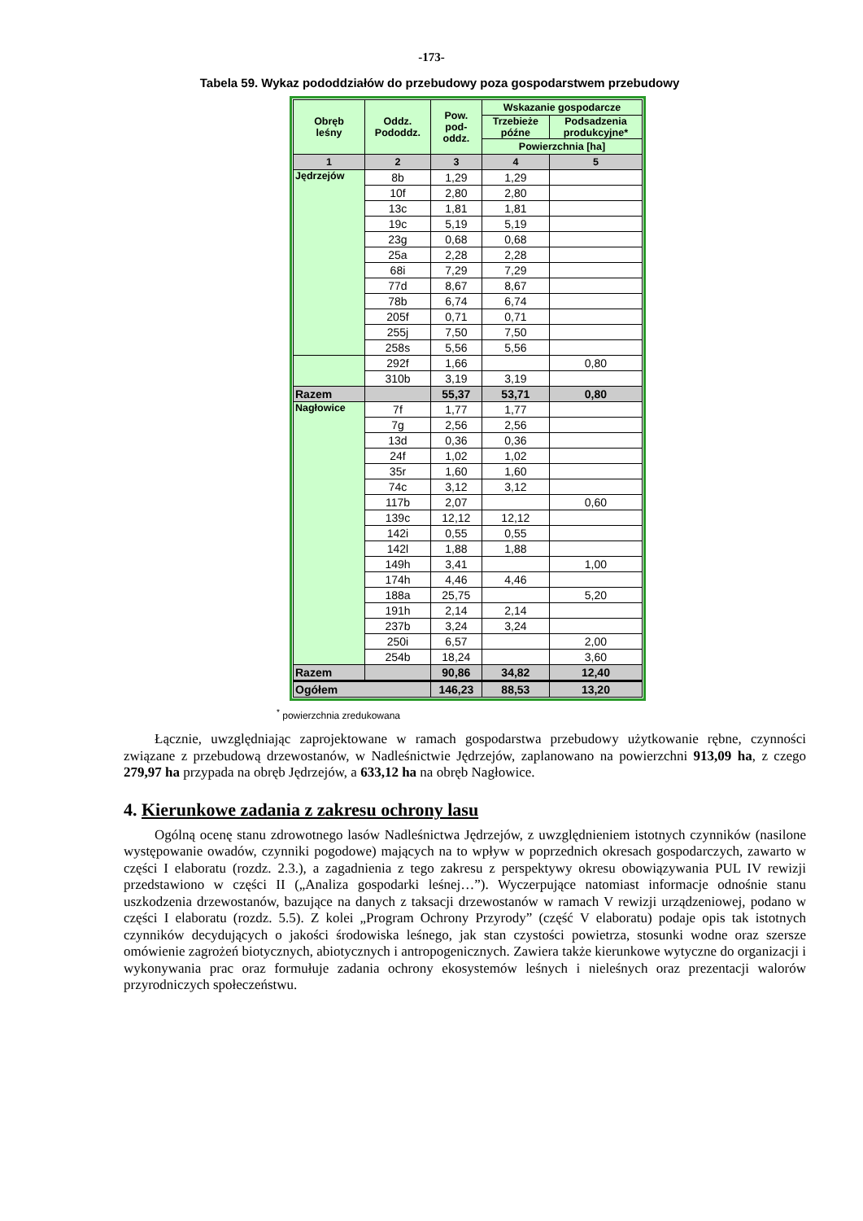-173-
Tabela 59. Wykaz pododdziałów do przebudowy poza gospodarstwem przebudowy
| Obręb leśny | Oddz. Pododdz. | Pow. pod- oddz. | Wskazanie gospodarcze | |
| --- | --- | --- | --- | --- |
| | | | Trzebieże późne | Podsadzenia produkcyjne* |
| | | | Powierzchnia [ha] | |
| 1 | 2 | 3 | 4 | 5 |
| Jędrzejów | 8b | 1,29 | 1,29 | |
| | 10f | 2,80 | 2,80 | |
| | 13c | 1,81 | 1,81 | |
| | 19c | 5,19 | 5,19 | |
| | 23g | 0,68 | 0,68 | |
| | 25a | 2,28 | 2,28 | |
| | 68i | 7,29 | 7,29 | |
| | 77d | 8,67 | 8,67 | |
| | 78b | 6,74 | 6,74 | |
| | 205f | 0,71 | 0,71 | |
| | 255j | 7,50 | 7,50 | |
| | 258s | 5,56 | 5,56 | |
| | 292f | 1,66 | | 0,80 |
| | 310b | 3,19 | 3,19 | |
| Razem | | 55,37 | 53,71 | 0,80 |
| Nagłowice | 7f | 1,77 | 1,77 | |
| | 7g | 2,56 | 2,56 | |
| | 13d | 0,36 | 0,36 | |
| | 24f | 1,02 | 1,02 | |
| | 35r | 1,60 | 1,60 | |
| | 74c | 3,12 | 3,12 | |
| | 117b | 2,07 | | 0,60 |
| | 139c | 12,12 | 12,12 | |
| | 142i | 0,55 | 0,55 | |
| | 142l | 1,88 | 1,88 | |
| | 149h | 3,41 | | 1,00 |
| | 174h | 4,46 | 4,46 | |
| | 188a | 25,75 | | 5,20 |
| | 191h | 2,14 | 2,14 | |
| | 237b | 3,24 | 3,24 | |
| | 250i | 6,57 | | 2,00 |
| | 254b | 18,24 | | 3,60 |
| Razem | | 90,86 | 34,82 | 12,40 |
| Ogółem | | 146,23 | 88,53 | 13,20 |
<sup>*</sup> powierzchnia zredukowana
Łącznie, uwzględniając zaprojektowane w ramach gospodarstwa przebudowy użytkowanie rębne, czynności związane z przebudową drzewostanów, w Nadleśnictwie Jędrzejów, zaplanowano na powierzchni 913,09 ha, z czego 279,97 ha przypada na obręb Jędrzejów, a 633,12 ha na obręb Nagłowice.
4. Kierunkowe zadania z zakresu ochrony lasu
Ogólną ocenę stanu zdrowotnego lasów Nadleśnictwa Jędrzejów, z uwzględnieniem istotnych czynników (nasilone występowanie owadów, czynniki pogodowe) mających na to wpływ w poprzednich okresach gospodarczych, zawarto w części I elaboratu (rozdz. 2.3.), a zagadnienia z tego zakresu z perspektywy okresu obowiązywania PUL IV rewizji przedstawiono w części II („Analiza gospodarki leśnej…”). Wyczerpujące natomiast informacje odnośnie stanu uszkodzenia drzewostanów, bazujące na danych z taksacji drzewostanów w ramach V rewizji urządzeniowej, podano w części I elaboratu (rozdz. 5.5). Z kolei „Program Ochrony Przyrody” (część V elaboratu) podaje opis tak istotnych czynników decydujących o jakości środowiska leśnego, jak stan czystości powietrza, stosunki wodne oraz szersze omówienie zagrożeń biotycznych, abiotycznych i antropogenicznych. Zawiera także kierunkowe wytyczne do organizacji i wykonywania prac oraz formułuje zadania ochrony ekosystemów leśnych i nieleśnych oraz prezentacji walorów przyrodniczych społeczeństwu.